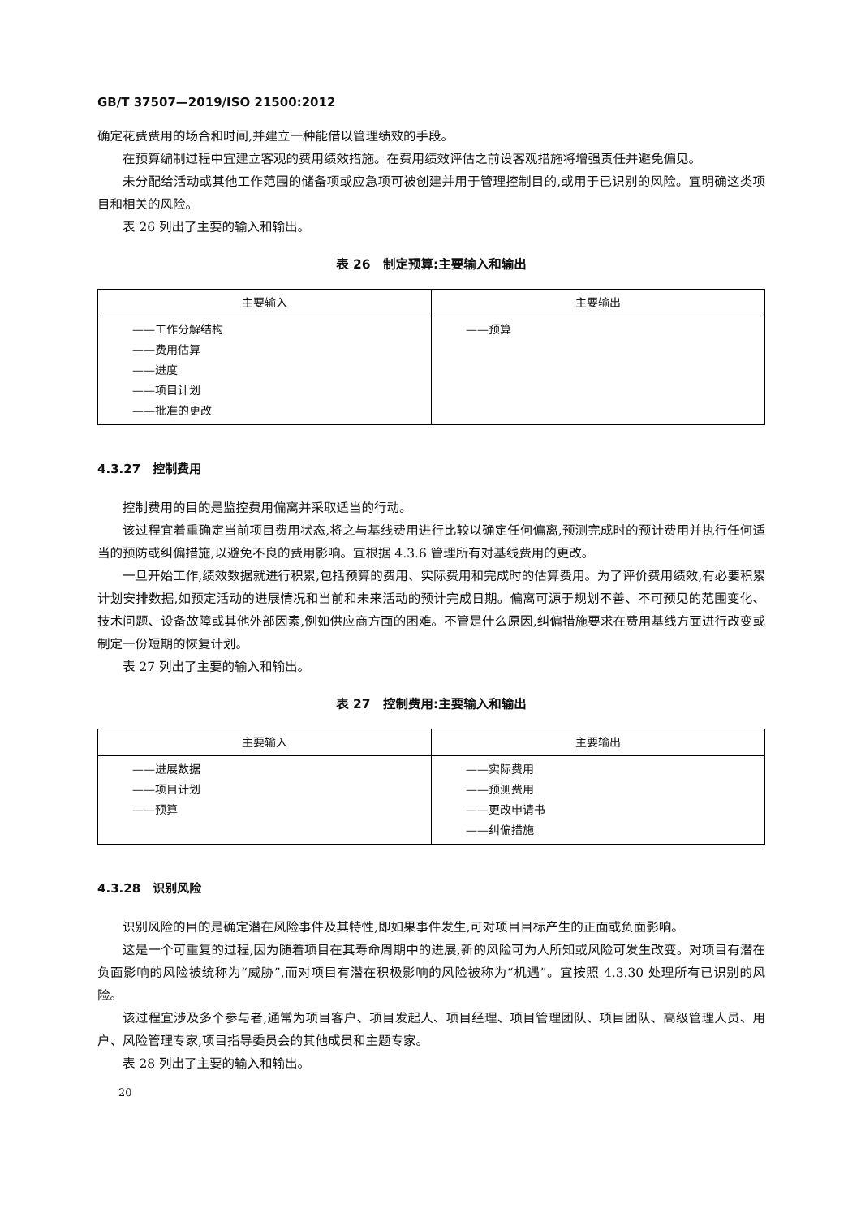GB/T 37507—2019/ISO 21500:2012
确定花费费用的场合和时间,并建立一种能借以管理绩效的手段。
在预算编制过程中宜建立客观的费用绩效措施。在费用绩效评估之前设客观措施将增强责任并避免偏见。
未分配给活动或其他工作范围的储备项或应急项可被创建并用于管理控制目的,或用于已识别的风险。宜明确这类项目和相关的风险。
表 26 列出了主要的输入和输出。
表 26　制定预算:主要输入和输出
| 主要输入 | 主要输出 |
| --- | --- |
| ——工作分解结构 ——费用估算 ——进度 ——项目计划 ——批准的更改 | ——预算 |
4.3.27　控制费用
控制费用的目的是监控费用偏离并采取适当的行动。
该过程宜着重确定当前项目费用状态,将之与基线费用进行比较以确定任何偏离,预测完成时的预计费用并执行任何适当的预防或纠偏措施,以避免不良的费用影响。宜根据 4.3.6 管理所有对基线费用的更改。
一旦开始工作,绩效数据就进行积累,包括预算的费用、实际费用和完成时的估算费用。为了评价费用绩效,有必要积累计划安排数据,如预定活动的进展情况和当前和未来活动的预计完成日期。偏离可源于规划不善、不可预见的范围变化、技术问题、设备故障或其他外部因素,例如供应商方面的困难。不管是什么原因,纠偏措施要求在费用基线方面进行改变或制定一份短期的恢复计划。
表 27 列出了主要的输入和输出。
表 27　控制费用:主要输入和输出
| 主要输入 | 主要输出 |
| --- | --- |
| ——进展数据 ——项目计划 ——预算 | ——实际费用 ——预测费用 ——更改申请书 ——纠偏措施 |
4.3.28　识别风险
识别风险的目的是确定潜在风险事件及其特性,即如果事件发生,可对项目目标产生的正面或负面影响。
这是一个可重复的过程,因为随着项目在其寿命周期中的进展,新的风险可为人所知或风险可发生改变。对项目有潜在负面影响的风险被统称为“威胁”,而对项目有潜在积极影响的风险被称为“机遇”。宜按照 4.3.30 处理所有已识别的风险。
该过程宜涉及多个参与者,通常为项目客户、项目发起人、项目经理、项目管理团队、项目团队、高级管理人员、用户、风险管理专家,项目指导委员会的其他成员和主题专家。
表 28 列出了主要的输入和输出。
20